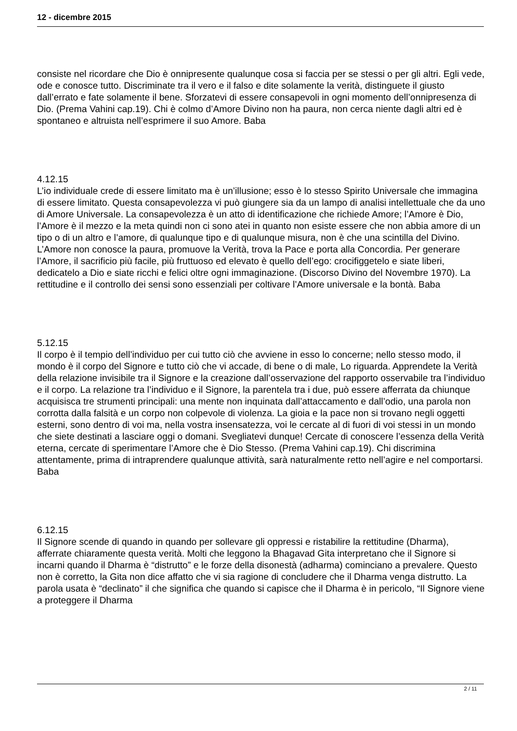12 - dicembre 2015
consiste nel ricordare che Dio è onnipresente qualunque cosa si faccia per se stessi o per gli altri. Egli vede, ode e conosce tutto. Discriminate tra il vero e il falso e dite solamente la verità, distinguete il giusto dall’errato e fate solamente il bene. Sforzatevi di essere consapevoli in ogni momento dell’onnipresenza di Dio. (Prema Vahini cap.19). Chi è colmo d’Amore Divino non ha paura, non cerca niente dagli altri ed è spontaneo e altruista nell’esprimere il suo Amore. Baba
4.12.15
L’io individuale crede di essere limitato ma è un’illusione; esso è lo stesso Spirito Universale che immagina di essere limitato. Questa consapevolezza vi può giungere sia da un lampo di analisi intellettuale che da uno di Amore Universale. La consapevolezza è un atto di identificazione che richiede Amore; l’Amore è Dio, l’Amore è il mezzo e la meta quindi non ci sono atei in quanto non esiste essere che non abbia amore di un tipo o di un altro e l’amore, di qualunque tipo e di qualunque misura, non è che una scintilla del Divino. L’Amore non conosce la paura, promuove la Verità, trova la Pace e porta alla Concordia. Per generare l’Amore, il sacrificio più facile, più fruttuoso ed elevato è quello dell’ego: crocifiggetelo e siate liberi, dedicatelo a Dio e siate ricchi e felici oltre ogni immaginazione. (Discorso Divino del Novembre 1970). La rettitudine e il controllo dei sensi sono essenziali per coltivare l’Amore universale e la bontà. Baba
5.12.15
Il corpo è il tempio dell’individuo per cui tutto ciò che avviene in esso lo concerne; nello stesso modo, il mondo è il corpo del Signore e tutto ciò che vi accade, di bene o di male, Lo riguarda. Apprendete la Verità della relazione invisibile tra il Signore e la creazione dall’osservazione del rapporto osservabile tra l’individuo e il corpo. La relazione tra l’individuo e il Signore, la parentela tra i due, può essere afferrata da chiunque acquisisca tre strumenti principali: una mente non inquinata dall’attaccamento e dall’odio, una parola non corrotta dalla falsità e un corpo non colpevole di violenza. La gioia e la pace non si trovano negli oggetti esterni, sono dentro di voi ma, nella vostra insensatezza, voi le cercate al di fuori di voi stessi in un mondo che siete destinati a lasciare oggi o domani. Svegliatevi dunque! Cercate di conoscere l’essenza della Verità eterna, cercate di sperimentare l’Amore che è Dio Stesso. (Prema Vahini cap.19). Chi discrimina attentamente, prima di intraprendere qualunque attività, sarà naturalmente retto nell’agire e nel comportarsi. Baba
6.12.15
Il Signore scende di quando in quando per sollevare gli oppressi e ristabilire la rettitudine (Dharma), afferrate chiaramente questa verità. Molti che leggono la Bhagavad Gita interpretano che il Signore si incarni quando il Dharma è “distrutto” e le forze della disonestà (adharma) cominciano a prevalere. Questo non è corretto, la Gita non dice affatto che vi sia ragione di concludere che il Dharma venga distrutto. La parola usata è “declinato” il che significa che quando si capisce che il Dharma è in pericolo, “Il Signore viene a proteggere il Dharma
2 / 11